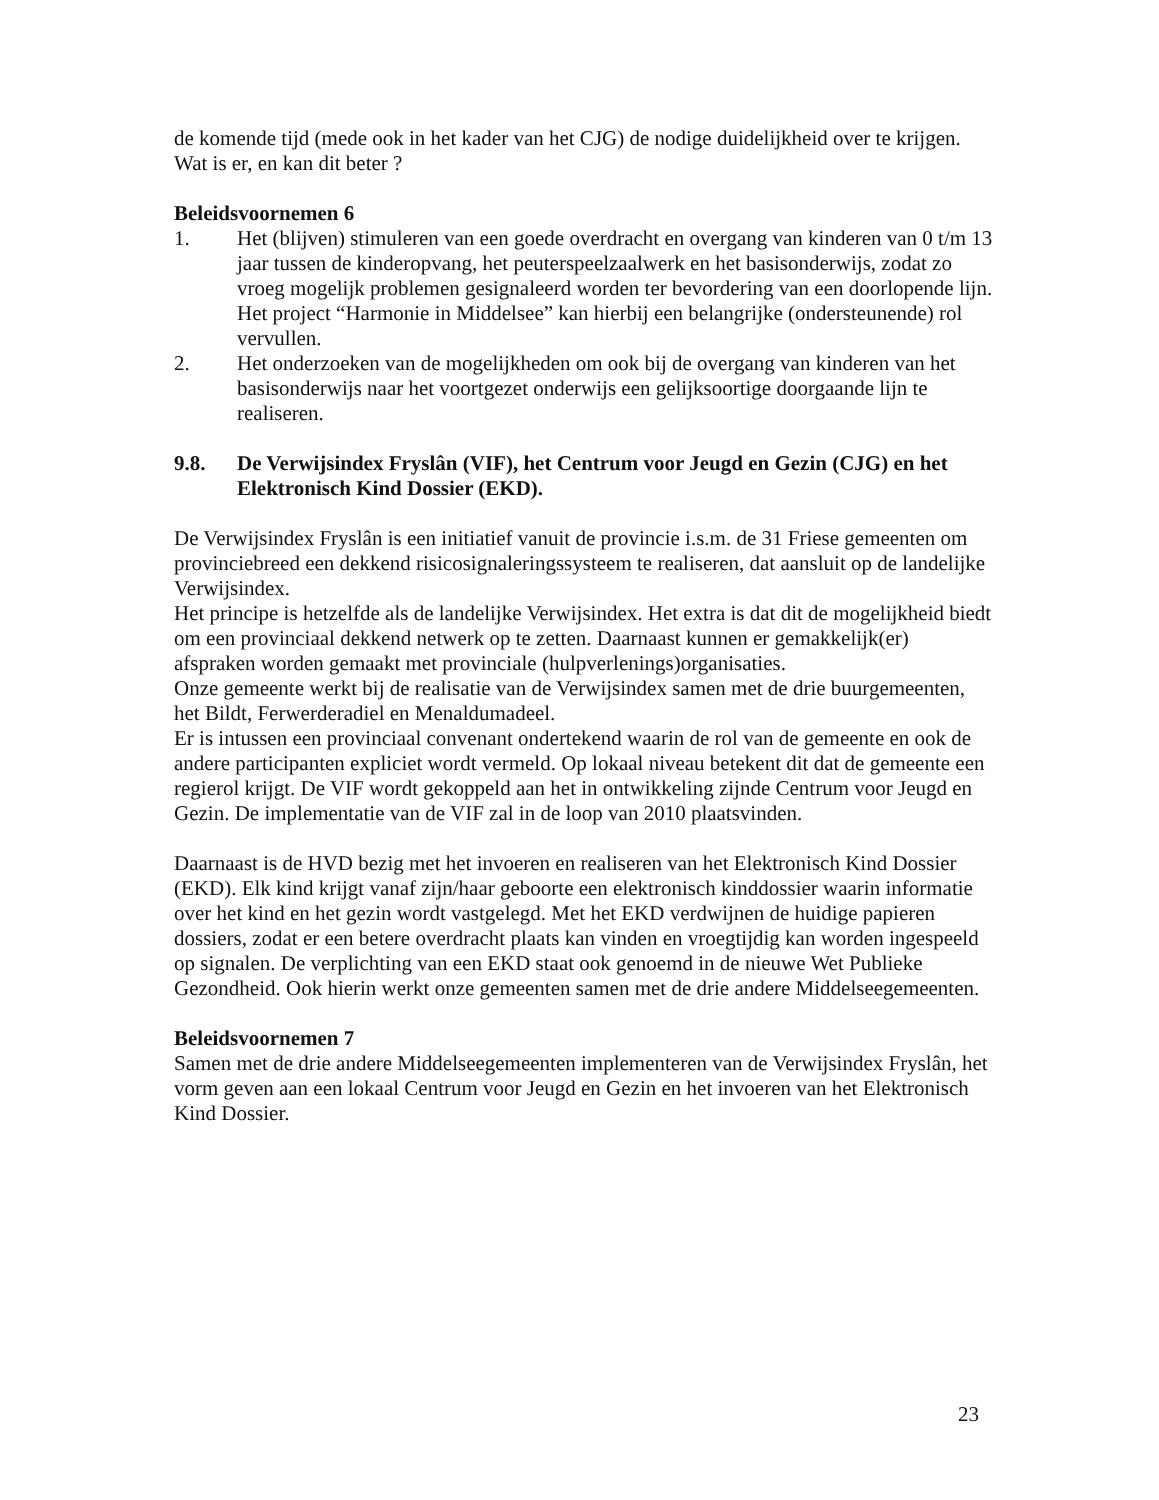de komende tijd (mede ook in het kader van het CJG) de nodige duidelijkheid over te krijgen. Wat is er, en kan dit beter ?
Beleidsvoornemen 6
1. Het (blijven) stimuleren van een goede overdracht en overgang van kinderen van 0 t/m 13 jaar tussen de kinderopvang, het peuterspeelzaalwerk en het basisonderwijs, zodat zo vroeg mogelijk problemen gesignaleerd worden ter bevordering van een doorlopende lijn. Het project “Harmonie in Middelsee” kan hierbij een belangrijke (ondersteunende) rol vervullen.
2. Het onderzoeken van de mogelijkheden om ook bij de overgang van kinderen van het basisonderwijs naar het voortgezet onderwijs een gelijksoortige doorgaande lijn te realiseren.
9.8. De Verwijsindex Fryslân (VIF), het Centrum voor Jeugd en Gezin (CJG) en het Elektronisch Kind Dossier (EKD).
De Verwijsindex Fryslân is een initiatief vanuit de provincie i.s.m. de 31 Friese gemeenten om provinciebreed een dekkend risicosignaleringssysteem te realiseren, dat aansluit op de landelijke Verwijsindex.
Het principe is hetzelfde als de landelijke Verwijsindex. Het extra is dat dit de mogelijkheid biedt om een provinciaal dekkend netwerk op te zetten. Daarnaast kunnen er gemakkelijk(er) afspraken worden gemaakt met provinciale (hulpverlenings)organisaties.
Onze gemeente werkt bij de realisatie van de Verwijsindex samen met de drie buurgemeenten, het Bildt, Ferwerderadiel en Menaldumadeel.
Er is intussen een provinciaal convenant ondertekend waarin de rol van de gemeente en ook de andere participanten expliciet wordt vermeld. Op lokaal niveau betekent dit dat de gemeente een regierol krijgt. De VIF wordt gekoppeld aan het in ontwikkeling zijnde Centrum voor Jeugd en Gezin. De implementatie van de VIF zal in de loop van 2010 plaatsvinden.
Daarnaast is de HVD bezig met het invoeren en realiseren van het Elektronisch Kind Dossier (EKD). Elk kind krijgt vanaf zijn/haar geboorte een elektronisch kinddossier waarin informatie over het kind en het gezin wordt vastgelegd. Met het EKD verdwijnen de huidige papieren dossiers, zodat er een betere overdracht plaats kan vinden en vroegtijdig kan worden ingespeeld op signalen. De verplichting van een EKD staat ook genoemd in de nieuwe Wet Publieke Gezondheid. Ook hierin werkt onze gemeenten samen met de drie andere Middelseegemeenten.
Beleidsvoornemen 7
Samen met de drie andere Middelseegemeenten implementeren van de Verwijsindex Fryslân, het vorm geven aan een lokaal Centrum voor Jeugd en Gezin en het invoeren van het Elektronisch Kind Dossier.
23